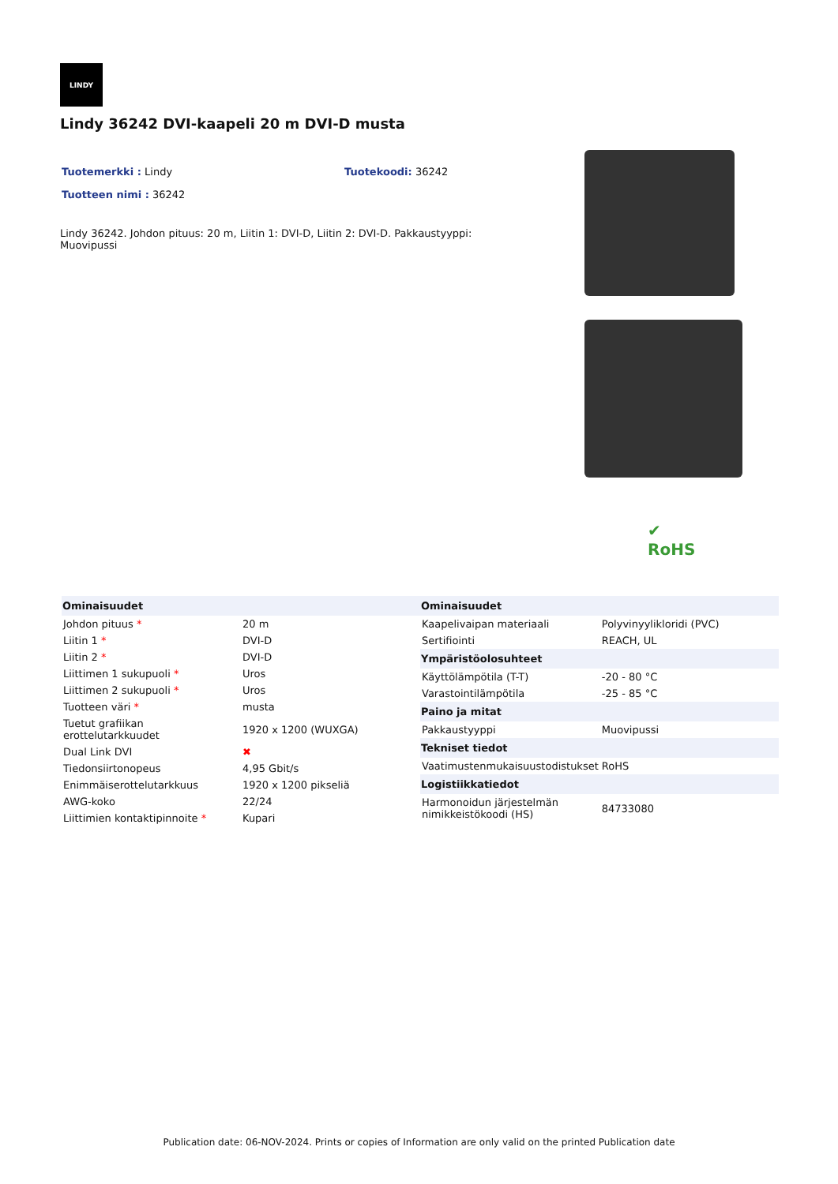LINDY
Lindy 36242 DVI-kaapeli 20 m DVI-D musta
Tuotemerkki : Lindy Tuotekoodi: 36242
Tuotteen nimi : 36242
Lindy 36242. Johdon pituus: 20 m, Liitin 1: DVI-D, Liitin 2: DVI-D. Pakkaustyyppi: Muovipussi
✔
RoHS
| Ominaisuudet | |
| --- | --- |
| Johdon pituus * | 20 m |
| Liitin 1 * | DVI-D |
| Liitin 2 * | DVI-D |
| Liittimen 1 sukupuoli * | Uros |
| Liittimen 2 sukupuoli * | Uros |
| Tuotteen väri * | musta |
| Tuetut grafiikan erottelutarkkuudet | 1920 x 1200 (WUXGA) |
| Dual Link DVI | ✖ |
| Tiedonsiirtonopeus | 4,95 Gbit/s |
| Enimmäiserottelutarkkuus | 1920 x 1200 pikseliä |
| AWG-koko | 22/24 |
| Liittimien kontaktipinnoite * | Kupari |
| Ominaisuudet | |
| --- | --- |
| Kaapelivaipan materiaali | Polyvinyylikloridi (PVC) |
| Sertifiointi | REACH, UL |
| Ympäristöolosuhteet | |
| Käyttölämpötila (T-T) | -20 - 80 °C |
| Varastointilämpötila | -25 - 85 °C |
| Paino ja mitat | |
| Pakkaustyyppi | Muovipussi |
| Tekniset tiedot | |
| Vaatimustenmukaisuustodistukset | RoHS |
| Logistiikkatiedot | |
| Harmonoidun järjestelmän nimikkeistökoodi (HS) | 84733080 |
Publication date: 06-NOV-2024. Prints or copies of Information are only valid on the printed Publication date